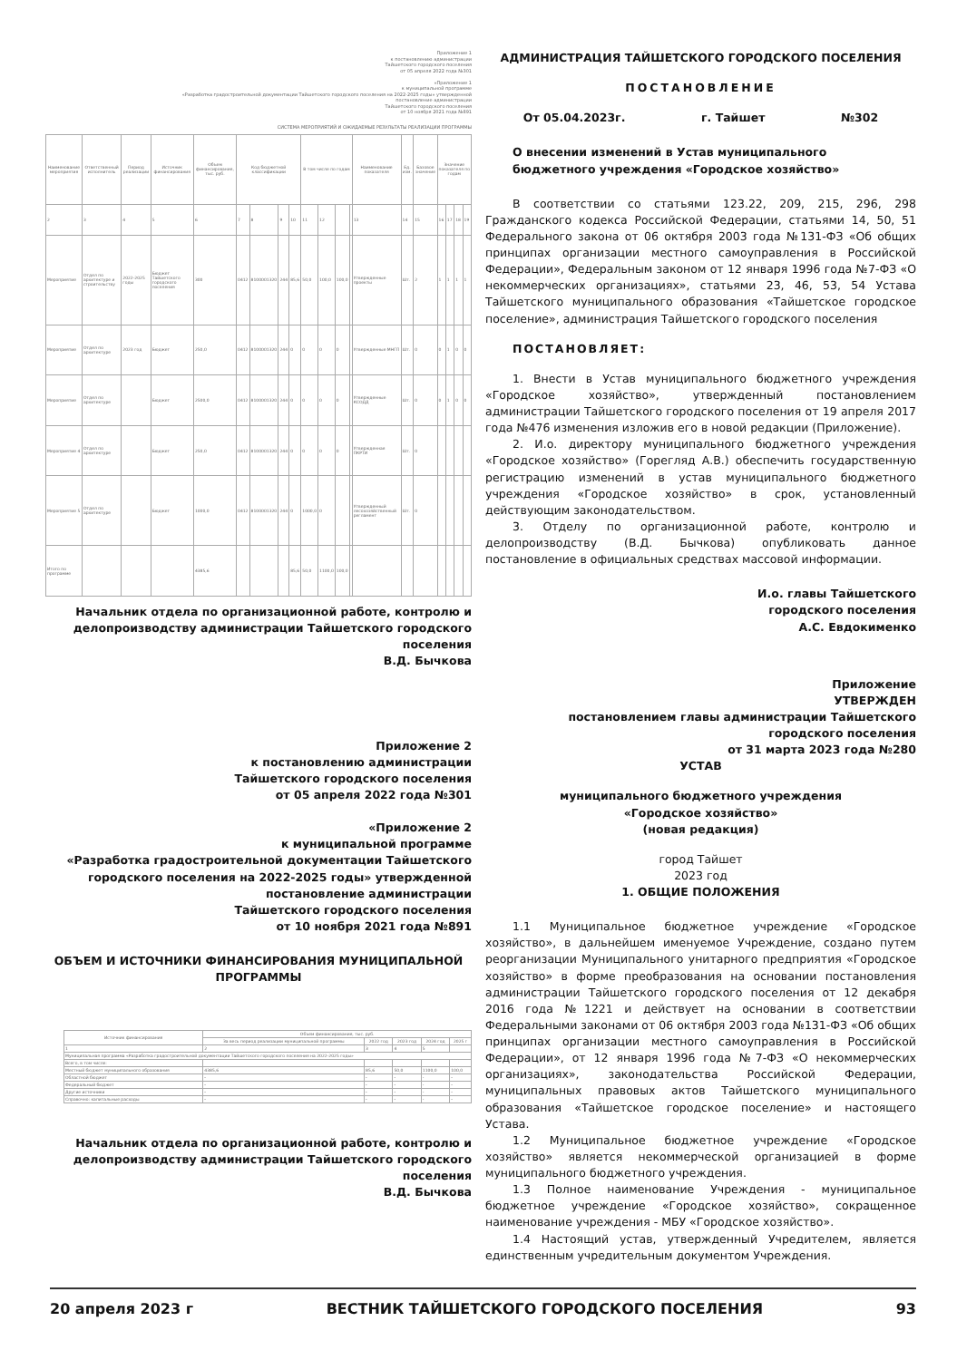Приложение 1
к постановлению администрации
Тайшетского городского поселения
от 05 апреля 2022 года №301
«Приложение 1
к муниципальной программе
«Разработка градостроительной документации Тайшетского городского поселения на 2022-2025 годы» утвержденной
постановление администрации
Тайшетского городского поселения
от 10 ноября 2021 года №891
СИСТЕМА МЕРОПРИЯТИЙ И ОЖИДАЕМЫЕ РЕЗУЛЬТАТЫ РЕАЛИЗАЦИИ ПРОГРАММЫ
| Наименование мероприятия | Ответственный исполнитель | Период реализации | Источник финансирования | Объем финансирования, тыс. руб. | Код бюджетной классификации | | | | В том числе по годам | | | | Наименование показателя | Ед. изм. | Базовое значение | Значение показателя по годам | | | |
| --- | --- | --- | --- | --- | --- | --- | --- | --- | --- | --- | --- | --- | --- | --- | --- | --- | --- | --- | --- |
| 2 | 3 | 4 | 5 | 6 | 7 | 8 | 9 | 10 | 11 | 12 | | | 13 | 14 | 15 | 16 | 17 | 18 | 19 |
| Мероприятие | Отдел по архитектуре и строительству | 2022-2025 годы | Бюджет Тайшетского городского поселения | 300 | 0412 | 8100001320 | 244 | 85,6 | 50,0 | 100,0 | 100,0 | | Утвержденные проекты | Шт. | 2 | 1 | 1 | 1 | 1 |
| Мероприятие | Отдел по архитектуре | 2023 год | Бюджет | 250,0 | 0412 | 8100001320 | 244 | 0 | 0 | 0 | 0 | | Утвержденные МНГП | Шт. | 0 | 0 | 1 | 0 | 0 |
| Мероприятие | Отдел по архитектуре | | Бюджет | 2500,0 | 0412 | 8100001320 | 244 | 0 | 0 | 0 | 0 | | Утвержденные КСОДД | Шт. | 0 | 0 | 1 | 0 | 0 |
| Мероприятие 4 | Отдел по архитектуре | | Бюджет | 250,0 | 0412 | 8100001320 | 244 | 0 | 0 | 0 | 0 | | Утвержденная ПКРТИ | Шт. | 0 | | | | |
| Мероприятие 5 | Отдел по архитектуре | | Бюджет | 1000,0 | 0412 | 8100001320 | 244 | 0 | 1000,0 | 0 | | | Утвержденный лесохозяйственный регламент | Шт. | 0 | | | | |
| Итого по программе | | | | 4385,6 | | | | 85,6 | 50,0 | 1100,0 | 100,0 | | | | | | | | |
Начальник отдела по организационной работе, контролю и делопроизводству администрации Тайшетского городского поселения
В.Д. Бычкова
Приложение 2
к постановлению администрации
Тайшетского городского поселения
от 05 апреля 2022 года №301
«Приложение 2
к муниципальной программе
«Разработка градостроительной документации Тайшетского городского поселения на 2022-2025 годы» утвержденной постановление администрации
Тайшетского городского поселения
от 10 ноября 2021 года №891
ОБЪЕМ И ИСТОЧНИКИ ФИНАНСИРОВАНИЯ МУНИЦИПАЛЬНОЙ ПРОГРАММЫ
| Источник финансирования | Объем финансирования, тыс. руб. | | | | |
| --- | --- | --- | --- | --- | --- |
| | За весь период реализации муниципальной программы | 2022 год | 2023 год | 2024 год | 2025 г |
| 1 | 2 | 3 | 4 | 5 | |
| Муниципальная программа «Разработка градостроительной документации Тайшетского городского поселения на 2022-2025 годы» | | | | | |
| Всего, в том числе: | | | | | |
| Местный бюджет муниципального образования | 4385,6 | 85,6 | 50,0 | 1100,0 | 100,0 |
| Областной бюджет | - | - | - | - | - |
| Федеральный бюджет | - | - | - | - | - |
| Другие источники | - | - | - | - | - |
| Справочно: капитальные расходы | - | - | - | - | - |
Начальник отдела по организационной работе, контролю и делопроизводству администрации Тайшетского городского поселения
В.Д. Бычкова
АДМИНИСТРАЦИЯ ТАЙШЕТСКОГО ГОРОДСКОГО ПОСЕЛЕНИЯ
ПОСТАНОВЛЕНИЕ
От 05.04.2023г. г. Тайшет №302
О внесении изменений в Устав муниципального бюджетного учреждения «Городское хозяйство»
В соответствии со статьями 123.22, 209, 215, 296, 298 Гражданского кодекса Российской Федерации, статьями 14, 50, 51 Федерального закона от 06 октября 2003 года №131-ФЗ «Об общих принципах организации местного самоуправления в Российской Федерации», Федеральным законом от 12 января 1996 года №7-ФЗ «О некоммерческих организациях», статьями 23, 46, 53, 54 Устава Тайшетского муниципального образования «Тайшетское городское поселение», администрация Тайшетского городского поселения
ПОСТАНОВЛЯЕТ:
1. Внести в Устав муниципального бюджетного учреждения «Городское хозяйство», утвержденный постановлением администрации Тайшетского городского поселения от 19 апреля 2017 года №476 изменения изложив его в новой редакции (Приложение).
2. И.о. директору муниципального бюджетного учреждения «Городское хозяйство» (Горегляд А.В.) обеспечить государственную регистрацию изменений в устав муниципального бюджетного учреждения «Городское хозяйство» в срок, установленный действующим законодательством.
3. Отделу по организационной работе, контролю и делопроизводству (В.Д. Бычкова) опубликовать данное постановление в официальных средствах массовой информации.
И.о. главы Тайшетского
городского поселения
А.С. Евдокименко
Приложение
УТВЕРЖДЕН
постановлением главы администрации Тайшетского
городского поселения
от 31 марта 2023 года №280
УСТАВ
муниципального бюджетного учреждения
«Городское хозяйство»
(новая редакция)
город Тайшет
2023 год
1. ОБЩИЕ ПОЛОЖЕНИЯ
1.1 Муниципальное бюджетное учреждение «Городское хозяйство», в дальнейшем именуемое Учреждение, создано путем реорганизации Муниципального унитарного предприятия «Городское хозяйство» в форме преобразования на основании постановления администрации Тайшетского городского поселения от 12 декабря 2016 года №1221 и действует на основании в соответствии Федеральными законами от 06 октября 2003 года №131-ФЗ «Об общих принципах организации местного самоуправления в Российской Федерации», от 12 января 1996 года №7-ФЗ «О некоммерческих организациях», законодательства Российской Федерации, муниципальных правовых актов Тайшетского муниципального образования «Тайшетское городское поселение» и настоящего Устава.
1.2 Муниципальное бюджетное учреждение «Городское хозяйство» является некоммерческой организацией в форме муниципального бюджетного учреждения.
1.3 Полное наименование Учреждения - муниципальное бюджетное учреждение «Городское хозяйство», сокращенное наименование учреждения - МБУ «Городское хозяйство».
1.4 Настоящий устав, утвержденный Учредителем, является единственным учредительным документом Учреждения.
20 апреля 2023 г ВЕСТНИК ТАЙШЕТСКОГО ГОРОДСКОГО ПОСЕЛЕНИЯ 93